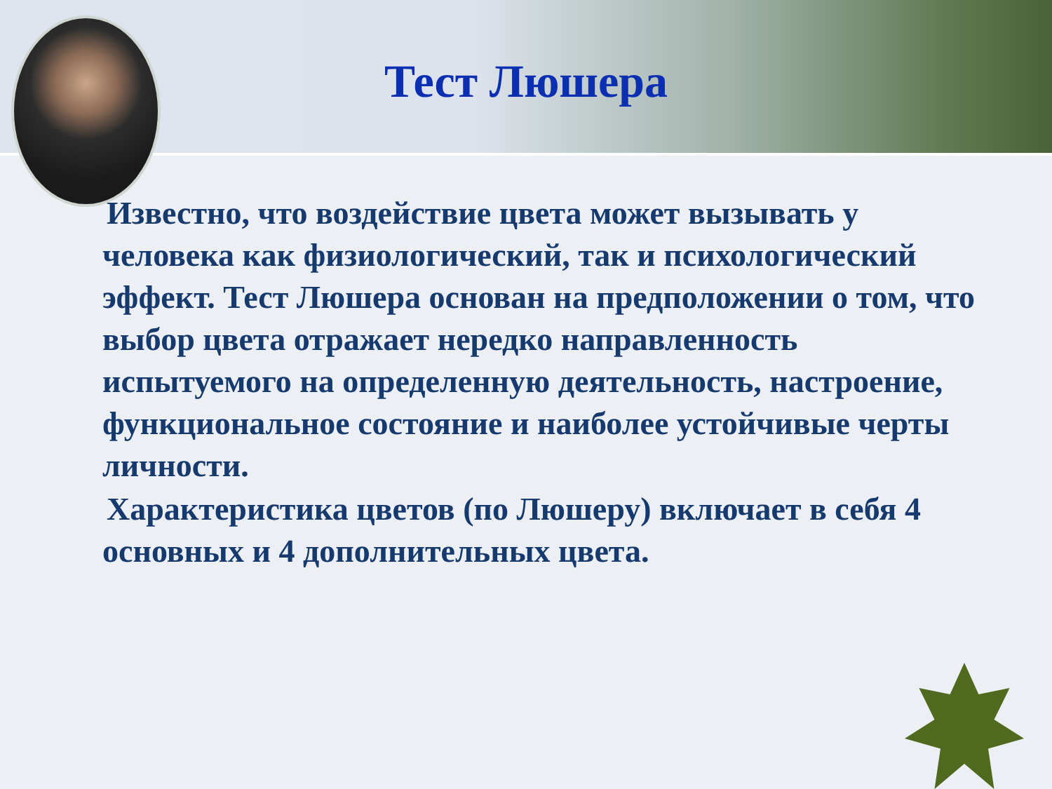Тест Люшера
Известно, что воздействие цвета может вызывать у человека как физиологический, так и психологический эффект. Тест Люшера основан на предположении о том, что выбор цвета отражает нередко направленность испытуемого на определенную деятельность, настроение, функциональное состояние и наиболее устойчивые черты личности.
Характеристика цветов (по Люшеру) включает в себя 4 основных и 4 дополнительных цвета.